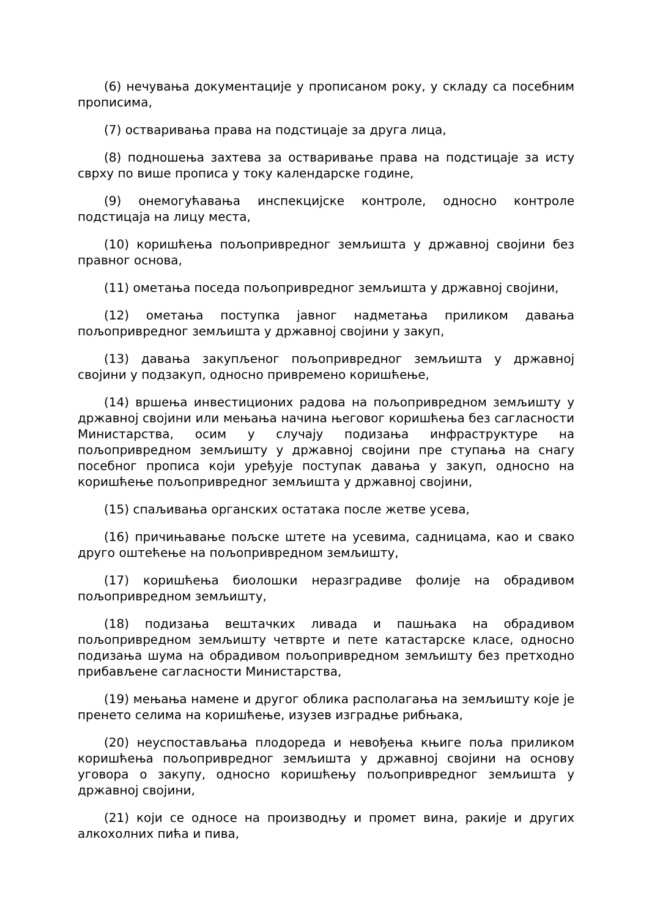(6) нечувања документације у прописаном року, у складу са посебним прописима,
(7) остваривања права на подстицаје за друга лица,
(8) подношења захтева за остваривање права на подстицаје за исту сврху по више прописа у току календарске године,
(9) онемогућавања инспекцијске контроле, односно контроле подстицаја на лицу места,
(10) коришћења пољопривредног земљишта у државној својини без правног основа,
(11) ометања поседа пољопривредног земљишта у државној својини,
(12) ометања поступка јавног надметања приликом давања пољопривредног земљишта у државној својини у закуп,
(13) давања закупљеног пољопривредног земљишта у државној својини у подзакуп, односно привремено коришћење,
(14) вршења инвестиционих радова на пољопривредном земљишту у државној својини или мењања начина његовог коришћења без сагласности Министарства, осим у случају подизања инфраструктуре на пољопривредном земљишту у државној својини пре ступања на снагу посебног прописа који уређује поступак давања у закуп, односно на коришћење пољопривредног земљишта у државној својини,
(15) спаљивања органских остатака после жетве усева,
(16) причињавање пољске штете на усевима, садницама, као и свако друго оштећење на пољопривредном земљишту,
(17) коришћења биолошки неразградиве фолије на обрадивом пољопривредном земљишту,
(18) подизања вештачких ливада и пашњака на обрадивом пољопривредном земљишту четврте и пете катастарске класе, односно подизања шума на обрадивом пољопривредном земљишту без претходно прибављене сагласности Министарства,
(19) мењања намене и другог облика располагања на земљишту које је пренето селима на коришћење, изузев изградње рибњака,
(20) неуспостављања плодореда и невођења књиге поља приликом коришћења пољопривредног земљишта у државној својини на основу уговора о закупу, односно коришћењу пољопривредног земљишта у државној својини,
(21) који се односе на производњу и промет вина, ракије и других алкохолних пића и пива,